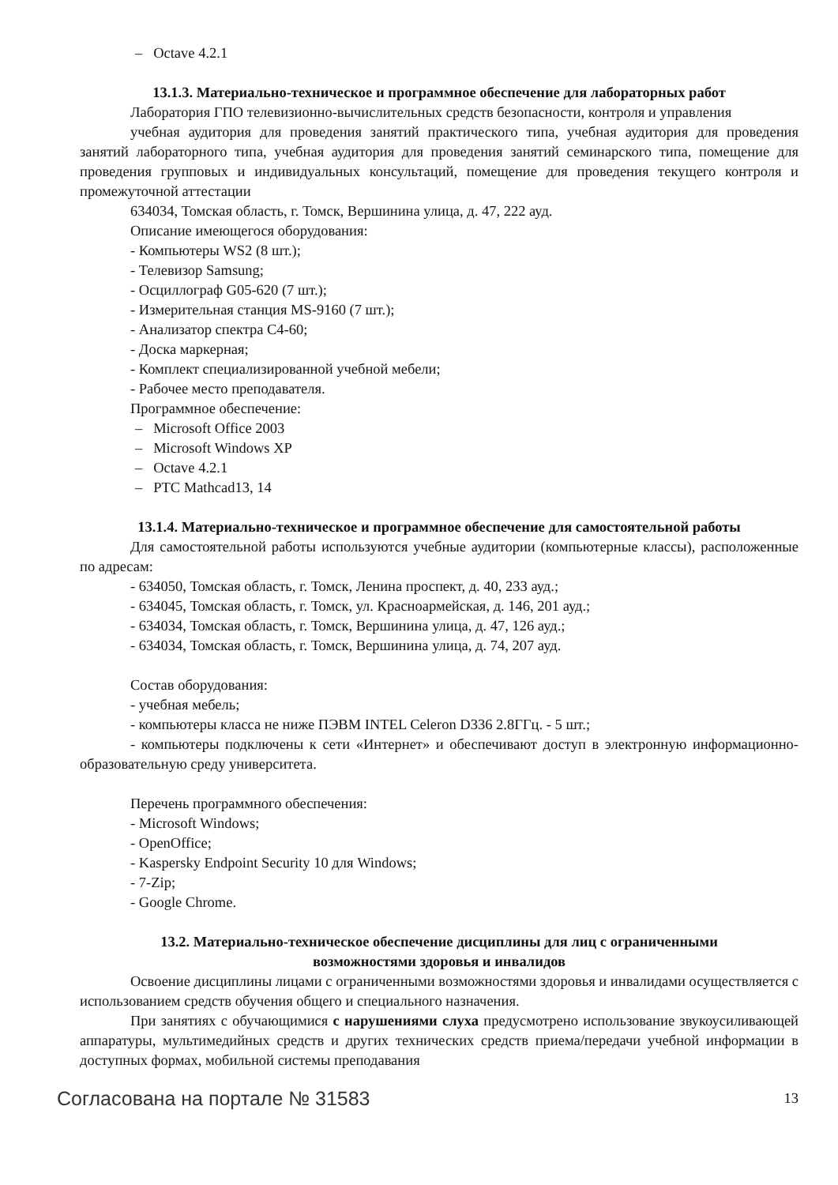– Octave 4.2.1
13.1.3. Материально-техническое и программное обеспечение для лабораторных работ
Лаборатория ГПО телевизионно-вычислительных средств безопасности, контроля и управления
учебная аудитория для проведения занятий практического типа, учебная аудитория для проведения занятий лабораторного типа, учебная аудитория для проведения занятий семинарского типа, помещение для проведения групповых и индивидуальных консультаций, помещение для проведения текущего контроля и промежуточной аттестации
634034, Томская область, г. Томск, Вершинина улица, д. 47, 222 ауд.
Описание имеющегося оборудования:
- Компьютеры WS2 (8 шт.);
- Телевизор Samsung;
- Осциллограф G05-620 (7 шт.);
- Измерительная станция MS-9160 (7 шт.);
- Анализатор спектра С4-60;
- Доска маркерная;
- Комплект специализированной учебной мебели;
- Рабочее место преподавателя.
Программное обеспечение:
– Microsoft Office 2003
– Microsoft Windows XP
– Octave 4.2.1
– PTC Mathcad13, 14
13.1.4. Материально-техническое и программное обеспечение для самостоятельной работы
Для самостоятельной работы используются учебные аудитории (компьютерные классы), расположенные по адресам:
- 634050, Томская область, г. Томск, Ленина проспект, д. 40, 233 ауд.;
- 634045, Томская область, г. Томск, ул. Красноармейская, д. 146, 201 ауд.;
- 634034, Томская область, г. Томск, Вершинина улица, д. 47, 126 ауд.;
- 634034, Томская область, г. Томск, Вершинина улица, д. 74, 207 ауд.
Состав оборудования:
- учебная мебель;
- компьютеры класса не ниже ПЭВМ INTEL Celeron D336 2.8ГГц. - 5 шт.;
- компьютеры подключены к сети «Интернет» и обеспечивают доступ в электронную информационно-образовательную среду университета.
Перечень программного обеспечения:
- Microsoft Windows;
- OpenOffice;
- Kaspersky Endpoint Security 10 для Windows;
- 7-Zip;
- Google Chrome.
13.2. Материально-техническое обеспечение дисциплины для лиц с ограниченными
возможностями здоровья и инвалидов
Освоение дисциплины лицами с ограниченными возможностями здоровья и инвалидами осуществляется с использованием средств обучения общего и специального назначения.
При занятиях с обучающимися с нарушениями слуха предусмотрено использование звукоусиливающей аппаратуры, мультимедийных средств и других технических средств приема/передачи учебной информации в доступных формах, мобильной системы преподавания
Согласована на портале № 31583 13